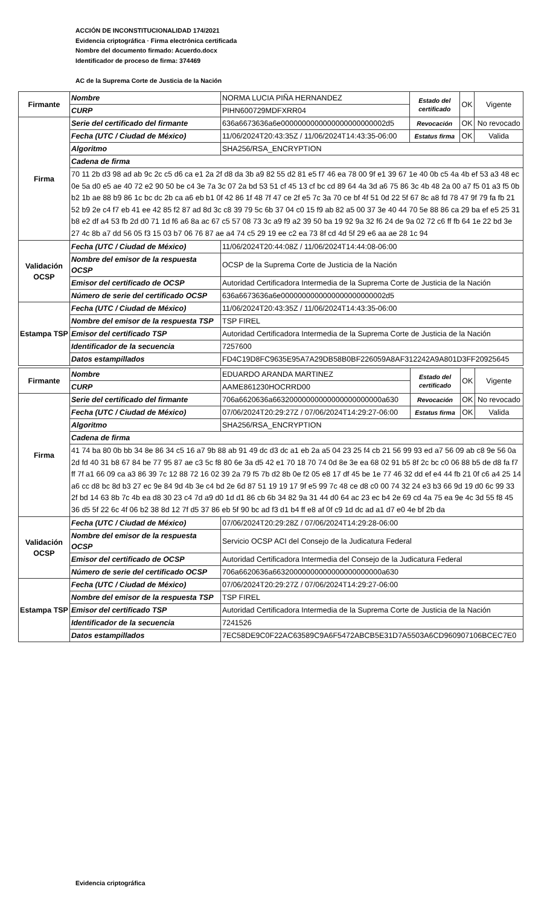ACCIÓN DE INCONSTITUCIONALIDAD 174/2021
Evidencia criptográfica · Firma electrónica certificada
Nombre del documento firmado: Acuerdo.docx
Identificador de proceso de firma: 374469
AC de la Suprema Corte de Justicia de la Nación
| Firmante | Nombre | NORMA LUCIA PIÑA HERNANDEZ | Estado del certificado | OK | Vigente |
| | CURP | PIHN600729MDFXRR04 | | | |
| Firma | Serie del certificado del firmante | 636a6673636a6e0000000000000000000000002d5 | Revocación | OK | No revocado |
| | Fecha (UTC / Ciudad de México) | 11/06/2024T20:43:35Z / 11/06/2024T14:43:35-06:00 | Estatus firma | OK | Valida |
| | Algoritmo | SHA256/RSA_ENCRYPTION | | | |
| | Cadena de firma | | | | |
| | 70 11 2b d3 98 ad ab 9c 2c c5 d6 ca e1 2a 2f d8 da 3b a9 82 55 d2 81 e5 f7 46 ea 78 00 9f e1 39 67 1e 40 0b c5 4a 4b ef 53 a3 48 ec 0e 5a d0 e5 ae 40 72 e2 90 50 be c4 3e 7a 3c 07 2a bd 53 51 cf 45 13 cf bc cd 89 64 4a 3d a6 75 86 3c 4b 48 2a 00 a7 f5 01 a3 f5 0b b2 1b ae 88 b9 86 1c bc dc 2b ca a6 eb b1 0f 42 86 1f 48 7f 47 ce 2f e5 7c 3a 70 ce bf 4f 51 0d 22 5f 67 8c a8 fd 78 47 9f 79 fa fb 21 52 b9 2e c4 f7 eb 41 ee 42 85 f2 87 ad 8d 3c c8 39 79 5c 6b 37 04 c0 15 f9 ab 82 a5 00 37 3e 40 44 70 5e 88 86 ca 29 ba ef e5 25 31 b8 e2 df a4 53 fb 2d d0 71 1d f6 a6 8a ac 67 c5 57 08 73 3c a9 f9 a2 39 50 ba 19 92 9a 32 f6 24 de 9a 02 72 c6 ff fb 64 1e 22 bd 3e 27 4c 8b a7 dd 56 05 f3 15 03 b7 06 76 87 ae a4 74 c5 29 19 ee c2 ea 73 8f cd 4d 5f 29 e6 aa ae 28 1c 94 | | | | |
| Validación OCSP | Fecha (UTC / Ciudad de México) | 11/06/2024T20:44:08Z / 11/06/2024T14:44:08-06:00 | | | |
| | Nombre del emisor de la respuesta OCSP | OCSP de la Suprema Corte de Justicia de la Nación | | | |
| | Emisor del certificado de OCSP | Autoridad Certificadora Intermedia de la Suprema Corte de Justicia de la Nación | | | |
| | Número de serie del certificado OCSP | 636a6673636a6e0000000000000000000000002d5 | | | |
| Estampa TSP | Fecha (UTC / Ciudad de México) | 11/06/2024T20:43:35Z / 11/06/2024T14:43:35-06:00 | | | |
| | Nombre del emisor de la respuesta TSP | TSP FIREL | | | |
| | Emisor del certificado TSP | Autoridad Certificadora Intermedia de la Suprema Corte de Justicia de la Nación | | | |
| | Identificador de la secuencia | 7257600 | | | |
| | Datos estampillados | FD4C19D8FC9635E95A7A29DB58B0BF226059A8AF312242A9A801D3FF20925645 | | | |
| Firmante | Nombre | EDUARDO ARANDA MARTINEZ | Estado del certificado | OK | Vigente |
| | CURP | AAME861230HOCRRD00 | | | |
| Firma | Serie del certificado del firmante | 706a6620636a66320000000000000000000000a630 | Revocación | OK | No revocado |
| | Fecha (UTC / Ciudad de México) | 07/06/2024T20:29:27Z / 07/06/2024T14:29:27-06:00 | Estatus firma | OK | Valida |
| | Algoritmo | SHA256/RSA_ENCRYPTION | | | |
| | Cadena de firma | | | | |
| | 41 74 ba 80 0b bb 34 8e 86 34 c5 16 a7 9b 88 ab 91 49 dc d3 dc a1 eb 2a a5 04 23 25 f4 cb 21 56 99 93 ed a7 56 09 ab c8 9e 56 0a 2d fd 40 31 b8 67 84 be 77 95 87 ae c3 5c f8 80 6e 3a d5 42 e1 70 18 70 74 0d 8e 3e ea 68 02 91 b5 8f 2c bc c0 06 88 b5 de d8 fa f7 ff 7f a1 66 09 ca a3 86 39 7c 12 88 72 16 02 39 2a 79 f5 7b d2 8b 0e f2 05 e8 17 df 45 be 1e 77 46 32 dd ef e4 44 fb 21 0f c6 a4 25 14 a6 cc d8 bc 8d b3 27 ec 9e 84 9d 4b 3e c4 bd 2e 6d 87 51 19 19 17 9f e5 99 7c 48 ce d8 c0 00 74 32 24 e3 b3 66 9d 19 d0 6c 99 33 2f bd 14 63 8b 7c 4b ea d8 30 23 c4 7d a9 d0 1d d1 86 cb 6b 34 82 9a 31 44 d0 64 ac 23 ec b4 2e 69 cd 4a 75 ea 9e 4c 3d 55 f8 45 36 d5 5f 22 6c 4f 06 b2 38 8d 12 7f d5 37 86 eb 5f 90 bc ad f3 d1 b4 ff e8 af 0f c9 1d dc ad a1 d7 e0 4e bf 2b da | | | | |
| Validación OCSP | Fecha (UTC / Ciudad de México) | 07/06/2024T20:29:28Z / 07/06/2024T14:29:28-06:00 | | | |
| | Nombre del emisor de la respuesta OCSP | Servicio OCSP ACI del Consejo de la Judicatura Federal | | | |
| | Emisor del certificado de OCSP | Autoridad Certificadora Intermedia del Consejo de la Judicatura Federal | | | |
| | Número de serie del certificado OCSP | 706a6620636a66320000000000000000000000a630 | | | |
| Estampa TSP | Fecha (UTC / Ciudad de México) | 07/06/2024T20:29:27Z / 07/06/2024T14:29:27-06:00 | | | |
| | Nombre del emisor de la respuesta TSP | TSP FIREL | | | |
| | Emisor del certificado TSP | Autoridad Certificadora Intermedia de la Suprema Corte de Justicia de la Nación | | | |
| | Identificador de la secuencia | 7241526 | | | |
| | Datos estampillados | 7EC58DE9C0F22AC63589C9A6F5472ABCB5E31D7A5503A6CD960907106BCEC7E0 | | | |
Evidencia criptográfica